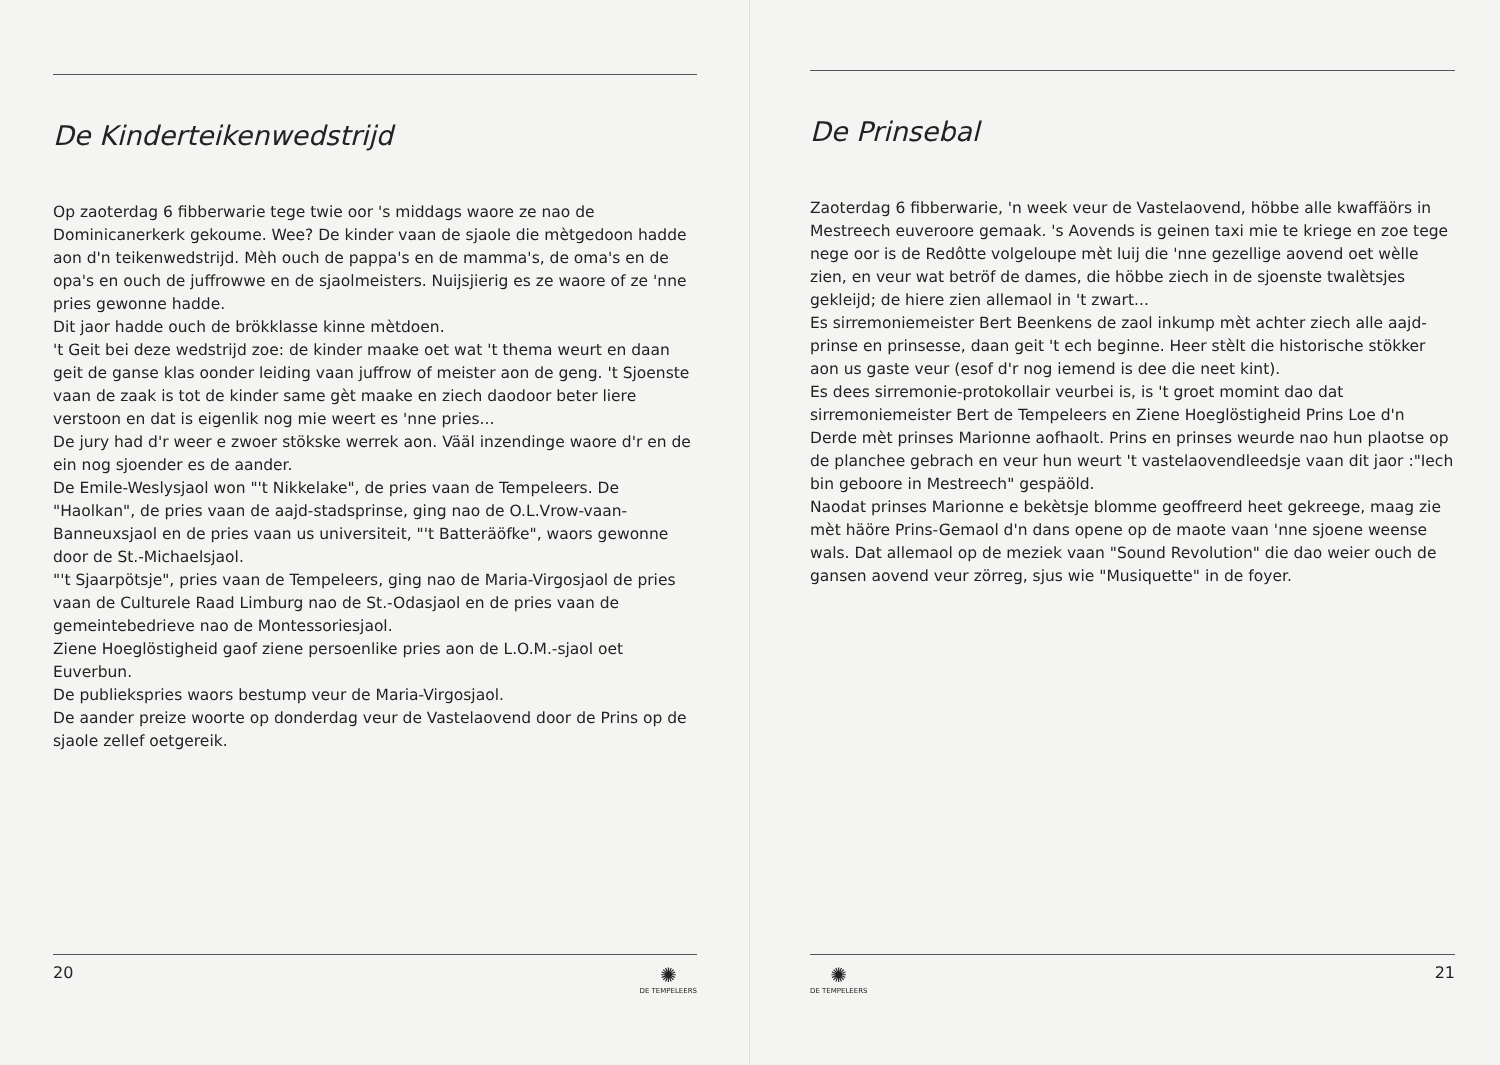De Kinderteikenwedstrijd
Op zaoterdag 6 fibberwarie tege twie oor 's middags waore ze nao de Dominicanerkerk gekoume. Wee? De kinder vaan de sjaole die mètgedoon hadde aon d'n teikenwedstrijd. Mèh ouch de pappa's en de mamma's, de oma's en de opa's en ouch de juffrowwe en de sjaolmeisters. Nuijsjierig es ze waore of ze 'nne pries gewonne hadde.
Dit jaor hadde ouch de brökklasse kinne mètdoen.
't Geit bei deze wedstrijd zoe: de kinder maake oet wat 't thema weurt en daan geit de ganse klas oonder leiding vaan juffrow of meister aon de geng. 't Sjoenste vaan de zaak is tot de kinder same gèt maake en ziech daodoor beter liere verstoon en dat is eigenlik nog mie weert es 'nne pries...
De jury had d'r weer e zwoer stökske werrek aon. Vääl inzendinge waore d'r en de ein nog sjoender es de aander.
De Emile-Weslysjaol won "'t Nikkelake", de pries vaan de Tempeleers. De "Haolkan", de pries vaan de aajd-stadsprinse, ging nao de O.L.Vrow-vaan-Banneuxsjaol en de pries vaan us universiteit, "'t Batteräöfke", waors gewonne door de St.-Michaelsjaol.
"'t Sjaarpötsje", pries vaan de Tempeleers, ging nao de Maria-Virgosjaol de pries vaan de Culturele Raad Limburg nao de St.-Odasjaol en de pries vaan de gemeintebedrieve nao de Montessoriesjaol.
Ziene Hoeglöstigheid gaof ziene persoenlike pries aon de L.O.M.-sjaol oet Euverbun.
De publiekspries waors bestump veur de Maria-Virgosjaol.
De aander preize woorte op donderdag veur de Vastelaovend door de Prins op de sjaole zellef oetgereik.
20
✺
DE TEMPELEERS
De Prinsebal
Zaoterdag 6 fibberwarie, 'n week veur de Vastelaovend, höbbe alle kwaffäörs in Mestreech euveroore gemaak. 's Aovends is geinen taxi mie te kriege en zoe tege nege oor is de Redôtte volgeloupe mèt luij die 'nne gezellige aovend oet wèlle zien, en veur wat betröf de dames, die höbbe ziech in de sjoenste twalètsjes gekleijd; de hiere zien allemaol in 't zwart...
Es sirremoniemeister Bert Beenkens de zaol inkump mèt achter ziech alle aajd-prinse en prinsesse, daan geit 't ech beginne. Heer stèlt die historische stökker aon us gaste veur (esof d'r nog iemend is dee die neet kint).
Es dees sirremonie-protokollair veurbei is, is 't groet momint dao dat sirremoniemeister Bert de Tempeleers en Ziene Hoeglöstigheid Prins Loe d'n Derde mèt prinses Marionne aofhaolt. Prins en prinses weurde nao hun plaotse op de planchee gebrach en veur hun weurt 't vastelaovendleedsje vaan dit jaor :"Iech bin geboore in Mestreech" gespäöld.
Naodat prinses Marionne e bekètsje blomme geoffreerd heet gekreege, maag zie mèt häöre Prins-Gemaol d'n dans opene op de maote vaan 'nne sjoene weense wals. Dat allemaol op de meziek vaan "Sound Revolution" die dao weier ouch de gansen aovend veur zörreg, sjus wie "Musiquette" in de foyer.
✺
DE TEMPELEERS
21